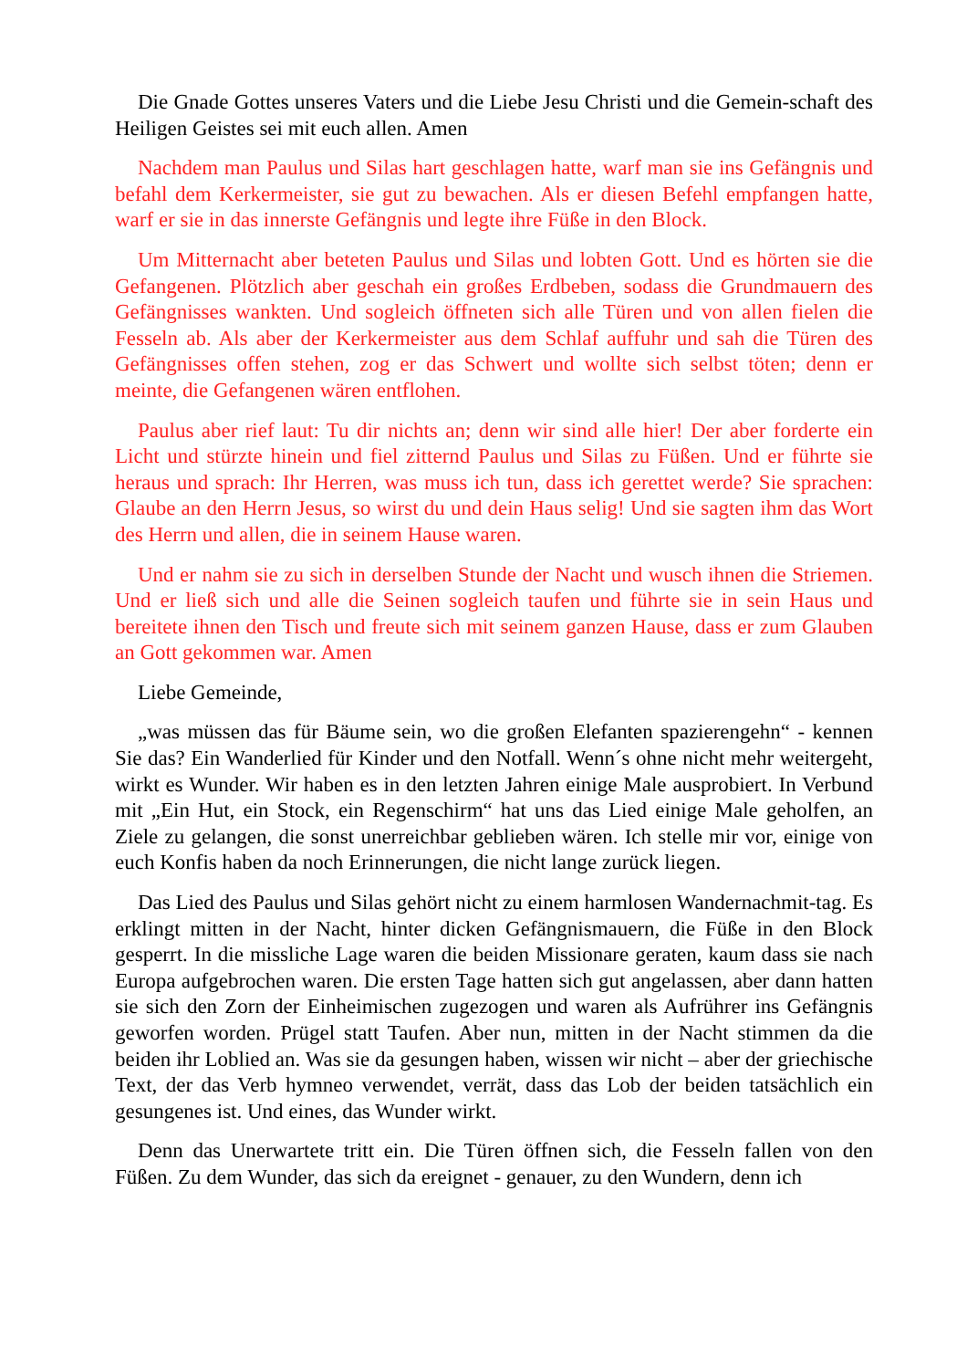Die Gnade Gottes unseres Vaters und die Liebe Jesu Christi und die Gemein-schaft des Heiligen Geistes sei mit euch allen. Amen
Nachdem man Paulus und Silas hart geschlagen hatte, warf man sie ins Gefängnis und befahl dem Kerkermeister, sie gut zu bewachen. Als er diesen Befehl empfangen hatte, warf er sie in das innerste Gefängnis und legte ihre Füße in den Block.
Um Mitternacht aber beteten Paulus und Silas und lobten Gott. Und es hörten sie die Gefangenen. Plötzlich aber geschah ein großes Erdbeben, sodass die Grundmauern des Gefängnisses wankten. Und sogleich öffneten sich alle Türen und von allen fielen die Fesseln ab. Als aber der Kerkermeister aus dem Schlaf auffuhr und sah die Türen des Gefängnisses offen stehen, zog er das Schwert und wollte sich selbst töten; denn er meinte, die Gefangenen wären entflohen.
Paulus aber rief laut: Tu dir nichts an; denn wir sind alle hier! Der aber forderte ein Licht und stürzte hinein und fiel zitternd Paulus und Silas zu Füßen. Und er führte sie heraus und sprach: Ihr Herren, was muss ich tun, dass ich gerettet werde? Sie sprachen: Glaube an den Herrn Jesus, so wirst du und dein Haus selig! Und sie sagten ihm das Wort des Herrn und allen, die in seinem Hause waren.
Und er nahm sie zu sich in derselben Stunde der Nacht und wusch ihnen die Striemen. Und er ließ sich und alle die Seinen sogleich taufen und führte sie in sein Haus und bereitete ihnen den Tisch und freute sich mit seinem ganzen Hause, dass er zum Glauben an Gott gekommen war. Amen
Liebe Gemeinde,
„was müssen das für Bäume sein, wo die großen Elefanten spazierengehn“ - kennen Sie das? Ein Wanderlied für Kinder und den Notfall. Wenn´s ohne nicht mehr weitergeht, wirkt es Wunder. Wir haben es in den letzten Jahren einige Male ausprobiert. In Verbund mit „Ein Hut, ein Stock, ein Regenschirm“ hat uns das Lied einige Male geholfen, an Ziele zu gelangen, die sonst unerreichbar geblieben wären. Ich stelle mir vor, einige von euch Konfis haben da noch Erinnerungen, die nicht lange zurück liegen.
Das Lied des Paulus und Silas gehört nicht zu einem harmlosen Wandernachmit-tag. Es erklingt mitten in der Nacht, hinter dicken Gefängnismauern, die Füße in den Block gesperrt. In die missliche Lage waren die beiden Missionare geraten, kaum dass sie nach Europa aufgebrochen waren. Die ersten Tage hatten sich gut angelassen, aber dann hatten sie sich den Zorn der Einheimischen zugezogen und waren als Aufrührer ins Gefängnis geworfen worden. Prügel statt Taufen. Aber nun, mitten in der Nacht stimmen da die beiden ihr Loblied an. Was sie da gesungen haben, wissen wir nicht – aber der griechische Text, der das Verb hymneo verwendet, verrät, dass das Lob der beiden tatsächlich ein gesungenes ist. Und eines, das Wunder wirkt.
Denn das Unerwartete tritt ein. Die Türen öffnen sich, die Fesseln fallen von den Füßen. Zu dem Wunder, das sich da ereignet - genauer, zu den Wundern, denn ich